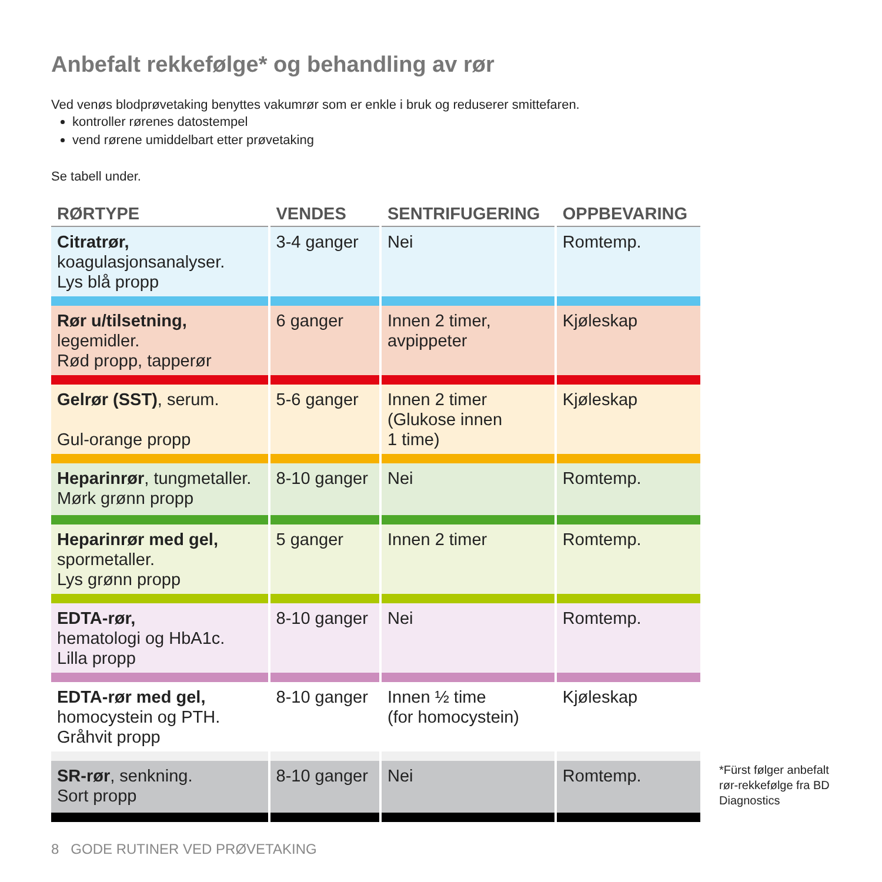Anbefalt rekkefølge* og behandling av rør
Ved venøs blodprøvetaking benyttes vakumrør som er enkle i bruk og reduserer smittefaren.
kontroller rørenes datostempel
vend rørene umiddelbart etter prøvetaking
Se tabell under.
| RØRTYPE | VENDES | SENTRIFUGERING | OPPBEVARING |
| --- | --- | --- | --- |
| Citratrør, koagulasjonsanalyser. Lys blå propp | 3-4 ganger | Nei | Romtemp. |
| Rør u/tilsetning, legemidler. Rød propp, tapperør | 6 ganger | Innen 2 timer, avpippeter | Kjøleskap |
| Gelrør (SST) , serum. Gul-orange propp | 5-6 ganger | Innen 2 timer (Glukose innen 1 time) | Kjøleskap |
| Heparinrør , tungmetaller. Mørk grønn propp | 8-10 ganger | Nei | Romtemp. |
| Heparinrør med gel, spormetaller. Lys grønn propp | 5 ganger | Innen 2 timer | Romtemp. |
| EDTA-rør, hematologi og HbA1c. Lilla propp | 8-10 ganger | Nei | Romtemp. |
| EDTA-rør med gel, homocystein og PTH. Gråhvit propp | 8-10 ganger | Innen ½ time (for homocystein) | Kjøleskap |
| SR-rør , senkning. Sort propp | 8-10 ganger | Nei | Romtemp. |
*Fürst følger anbefalt
rør-rekkefølge fra BD
Diagnostics
8 GODE RUTINER VED PRØVETAKING